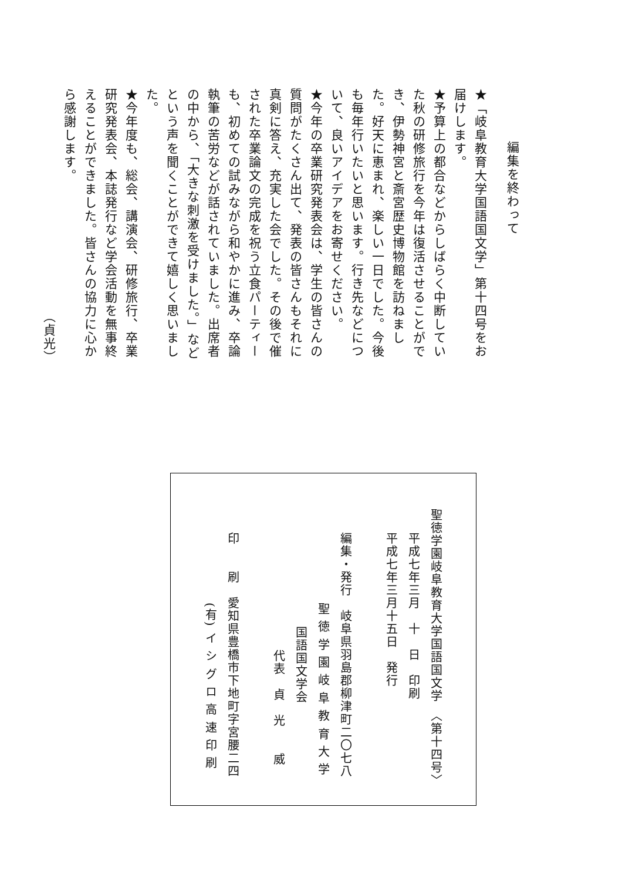編集を終わって
★「岐阜教育大学国語国文学」第十四号をお届けします。
★予算上の都合などからしばらく中断していた秋の研修旅行を今年は復活させることができ、伊勢神宮と斎宮歴史博物館を訪ねました。好天に恵まれ、楽しい一日でした。今後も毎年行いたいと思います。行き先などについて、良いアイデアをお寄せください。
★今年の卒業研究発表会は、学生の皆さんの質問がたくさん出て、発表の皆さんもそれに真剣に答え、充実した会でした。その後で催された卒業論文の完成を祝う立食パーティーも、初めての試みながら和やかに進み、卒論執筆の苦労などが話されていました。出席者の中から、「大きな刺激を受けました。」などという声を聞くことができて嬉しく思いました。
★今年度も、総会、講演会、研修旅行、卒業研究発表会、本誌発行など学会活動を無事終えることができました。皆さんの協力に心から感謝します。
（貞光）
聖徳学園岐阜教育大学国語国文学　〈第十四号〉
平成七年三月　十　日　印刷
平成七年三月十五日　発行
編集・発行　岐阜県羽島郡柳津町二〇七八
聖 徳 学 園 岐 阜 教 育 大 学
国語国文学会
代表　貞　光　　威
印　　刷　愛知県豊橋市下地町字宮腰二四
(有) イ シ グ ロ 高 速 印 刷